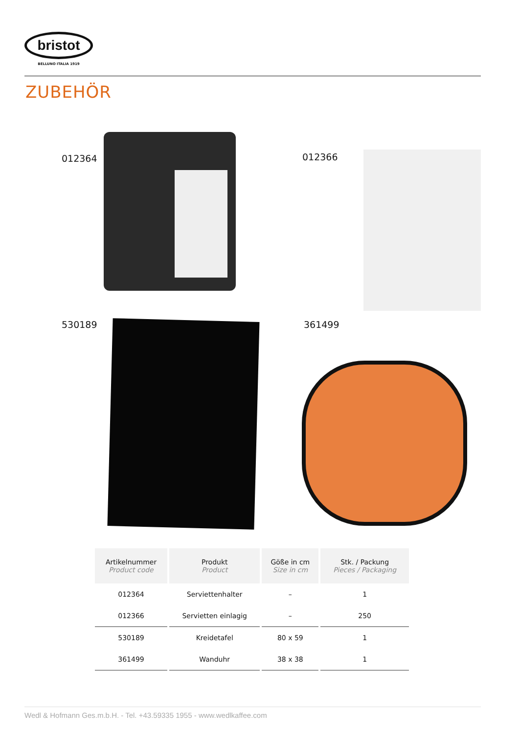bristot
BELLUNO ITALIA 1919
ZUBEHÖR
012364 012366
530189 361499
| Artikelnummer Product code | Produkt Product | Göße in cm Size in cm | Stk. / Packung Pieces / Packaging |
| --- | --- | --- | --- |
| 012364 | Serviettenhalter | – | 1 |
| 012366 | Servietten einlagig | – | 250 |
| 530189 | Kreidetafel | 80 x 59 | 1 |
| 361499 | Wanduhr | 38 x 38 | 1 |
Wedl & Hofmann Ges.m.b.H. - Tel. +43.59335 1955 - www.wedlkaffee.com